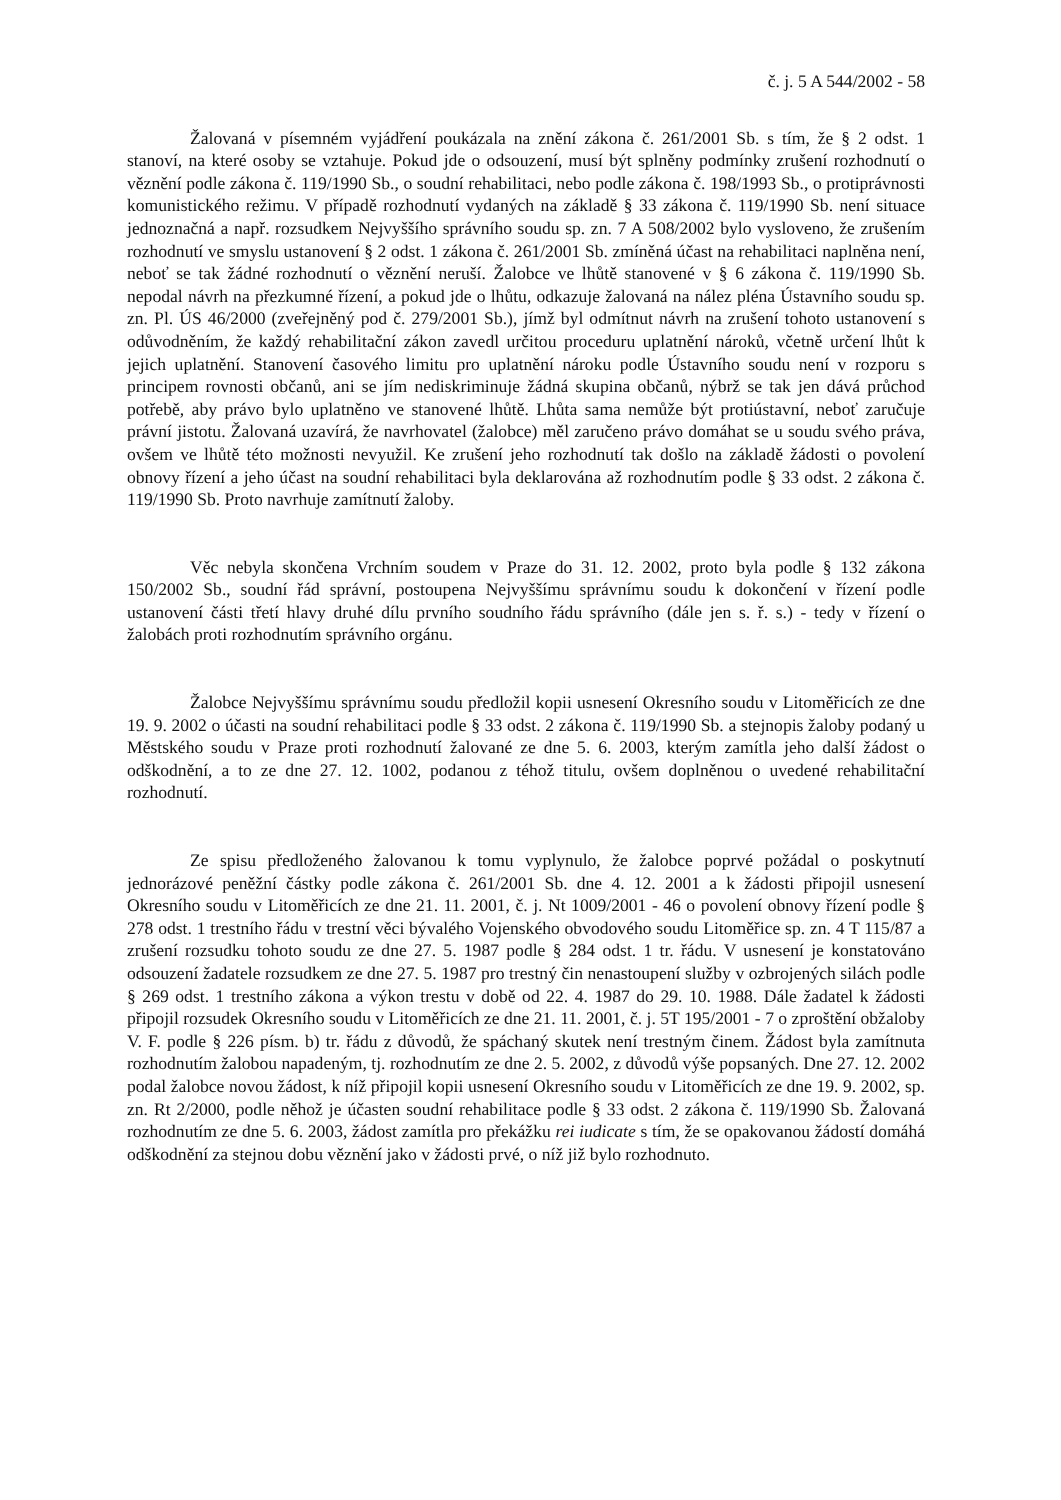č. j. 5 A 544/2002 - 58
Žalovaná v písemném vyjádření poukázala na znění zákona č. 261/2001 Sb. s tím, že § 2 odst. 1 stanoví, na které osoby se vztahuje. Pokud jde o odsouzení, musí být splněny podmínky zrušení rozhodnutí o věznění podle zákona č. 119/1990 Sb., o soudní rehabilitaci, nebo podle zákona č. 198/1993 Sb., o protiprávnosti komunistického režimu. V případě rozhodnutí vydaných na základě § 33 zákona č. 119/1990 Sb. není situace jednoznačná a např. rozsudkem Nejvyššího správního soudu sp. zn. 7 A 508/2002 bylo vysloveno, že zrušením rozhodnutí ve smyslu ustanovení § 2 odst. 1 zákona č. 261/2001 Sb. zmíněná účast na rehabilitaci naplněna není, neboť se tak žádné rozhodnutí o věznění neruší. Žalobce ve lhůtě stanovené v § 6 zákona č. 119/1990 Sb. nepodal návrh na přezkumné řízení, a pokud jde o lhůtu, odkazuje žalovaná na nález pléna Ústavního soudu sp. zn. Pl. ÚS 46/2000 (zveřejněný pod č. 279/2001 Sb.), jímž byl odmítnut návrh na zrušení tohoto ustanovení s odůvodněním, že každý rehabilitační zákon zavedl určitou proceduru uplatnění nároků, včetně určení lhůt k jejich uplatnění. Stanovení časového limitu pro uplatnění nároku podle Ústavního soudu není v rozporu s principem rovnosti občanů, ani se jím nediskriminuje žádná skupina občanů, nýbrž se tak jen dává průchod potřebě, aby právo bylo uplatněno ve stanovené lhůtě. Lhůta sama nemůže být protiústavní, neboť zaručuje právní jistotu. Žalovaná uzavírá, že navrhovatel (žalobce) měl zaručeno právo domáhat se u soudu svého práva, ovšem ve lhůtě této možnosti nevyužil. Ke zrušení jeho rozhodnutí tak došlo na základě žádosti o povolení obnovy řízení a jeho účast na soudní rehabilitaci byla deklarována až rozhodnutím podle § 33 odst. 2 zákona č. 119/1990 Sb. Proto navrhuje zamítnutí žaloby.
Věc nebyla skončena Vrchním soudem v Praze do 31. 12. 2002, proto byla podle § 132 zákona 150/2002 Sb., soudní řád správní, postoupena Nejvyššímu správnímu soudu k dokončení v řízení podle ustanovení části třetí hlavy druhé dílu prvního soudního řádu správního (dále jen s. ř. s.) - tedy v řízení o žalobách proti rozhodnutím správního orgánu.
Žalobce Nejvyššímu správnímu soudu předložil kopii usnesení Okresního soudu v Litoměřicích ze dne 19. 9. 2002 o účasti na soudní rehabilitaci podle § 33 odst. 2 zákona č. 119/1990 Sb. a stejnopis žaloby podaný u Městského soudu v Praze proti rozhodnutí žalované ze dne 5. 6. 2003, kterým zamítla jeho další žádost o odškodnění, a to ze dne 27. 12. 1002, podanou z téhož titulu, ovšem doplněnou o uvedené rehabilitační rozhodnutí.
Ze spisu předloženého žalovanou k tomu vyplynulo, že žalobce poprvé požádal o poskytnutí jednorázové peněžní částky podle zákona č. 261/2001 Sb. dne 4. 12. 2001 a k žádosti připojil usnesení Okresního soudu v Litoměřicích ze dne 21. 11. 2001, č. j. Nt 1009/2001 - 46 o povolení obnovy řízení podle § 278 odst. 1 trestního řádu v trestní věci bývalého Vojenského obvodového soudu Litoměřice sp. zn. 4 T 115/87 a zrušení rozsudku tohoto soudu ze dne 27. 5. 1987 podle § 284 odst. 1 tr. řádu. V usnesení je konstatováno odsouzení žadatele rozsudkem ze dne 27. 5. 1987 pro trestný čin nenastoupení služby v ozbrojených silách podle § 269 odst. 1 trestního zákona a výkon trestu v době od 22. 4. 1987 do 29. 10. 1988. Dále žadatel k žádosti připojil rozsudek Okresního soudu v Litoměřicích ze dne 21. 11. 2001, č. j. 5T 195/2001 - 7 o zproštění obžaloby V. F. podle § 226 písm. b) tr. řádu z důvodů, že spáchaný skutek není trestným činem. Žádost byla zamítnuta rozhodnutím žalobou napadeným, tj. rozhodnutím ze dne 2. 5. 2002, z důvodů výše popsaných. Dne 27. 12. 2002 podal žalobce novou žádost, k níž připojil kopii usnesení Okresního soudu v Litoměřicích ze dne 19. 9. 2002, sp. zn. Rt 2/2000, podle něhož je účasten soudní rehabilitace podle § 33 odst. 2 zákona č. 119/1990 Sb. Žalovaná rozhodnutím ze dne 5. 6. 2003, žádost zamítla pro překážku rei iudicate s tím, že se opakovanou žádostí domáhá odškodnění za stejnou dobu věznění jako v žádosti prvé, o níž již bylo rozhodnuto.